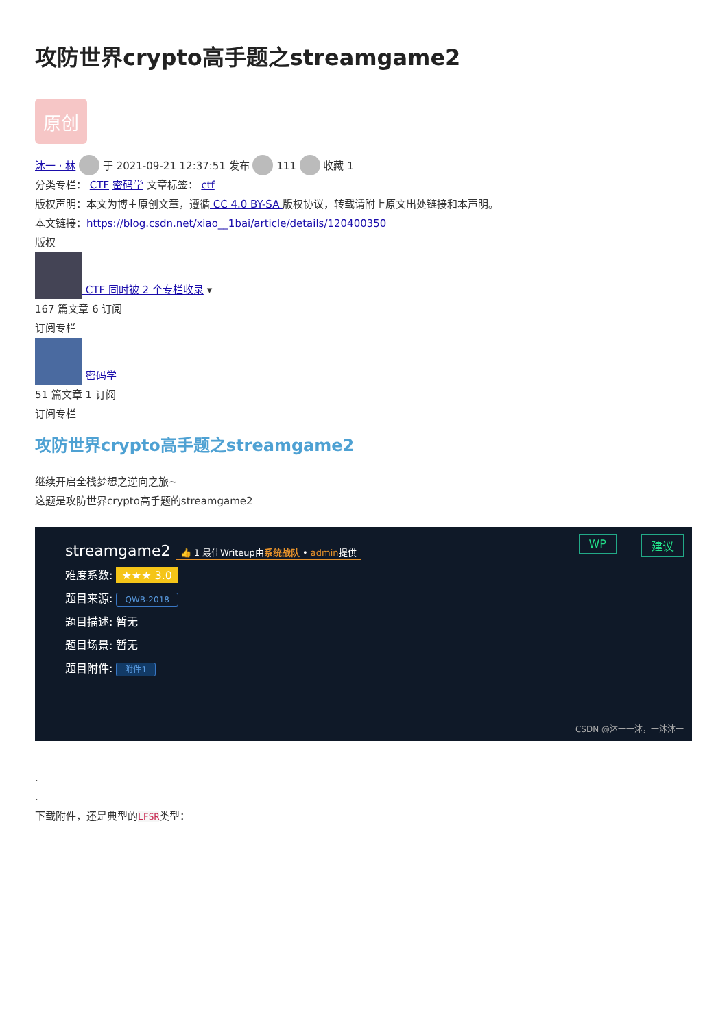攻防世界crypto高手题之streamgame2
原创
沐一 · 林 于 2021-09-21 12:37:51 发布 111 收藏 1
分类专栏： CTF 密码学 文章标签： ctf
版权声明：本文为博主原创文章，遵循 CC 4.0 BY-SA 版权协议，转载请附上原文出处链接和本声明。
本文链接：https://blog.csdn.net/xiao__1bai/article/details/120400350
版权
CTF 同时被 2 个专栏收录 ▾
167 篇文章 6 订阅
订阅专栏
密码学
51 篇文章 1 订阅
订阅专栏
攻防世界crypto高手题之streamgame2
继续开启全栈梦想之逆向之旅~
这题是攻防世界crypto高手题的streamgame2
streamgame2 👍 1 最佳Writeup由系统战队 • admin提供
WP 建议
难度系数: ★★★ 3.0
题目来源: QWB-2018
题目描述: 暂无
题目场景: 暂无
题目附件: 附件1
CSDN @沐一一沐，一沐沐一
.
.
下载附件，还是典型的LFSR类型：